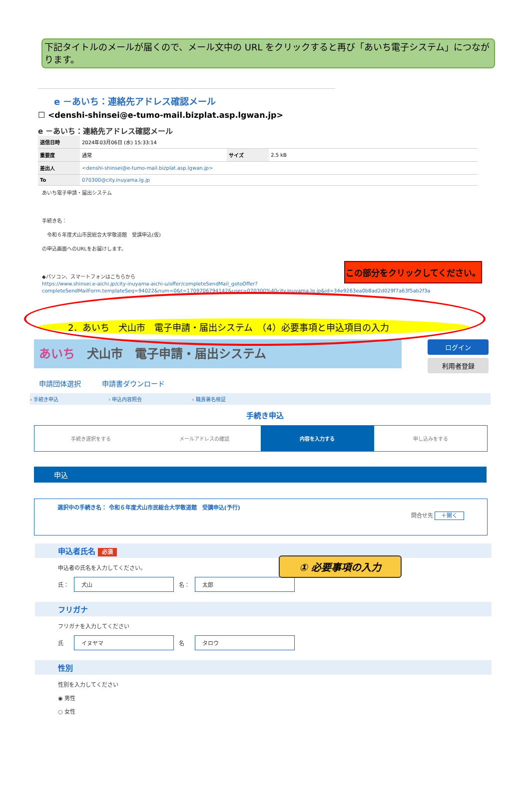下記タイトルのメールが届くので、メール文中の URL をクリックすると再び「あいち電子システム」につながります。
e －あいち：連絡先アドレス確認メール
☐ <denshi-shinsei@e-tumo-mail.bizplat.asp.lgwan.jp>
e －あいち：連絡先アドレス確認メール
| 送信日時 | 2024年03月06日 (水) 15:33:14 | | |
| 重要度 | 通常 | サイズ | 2.5 kB |
| 差出人 | <denshi-shinsei@e-tumo-mail.bizplat.asp.lgwan.jp> | | |
| To | 070300@city.inuyama.lg.jp | | |
あいち電子申請・届出システム
手続き名：
　令和６年度犬山市民総合大学敬道館　受講申込(仮)
の申込画面へのURLをお届けします。
◆パソコン、スマートフォンはこちらから
https://www.shinsei.e-aichi.jp/city-inuyama-aichi-u/offer/completeSendMail_gotoOffer?completeSendMailForm.templateSeq=94022&num=0&t=1709706794142&user=070300%40city.inuyama.lg.jp&id=34e9263ea0b8ad2d029f7a63f5ab2f3a
この部分をクリックしてください。
2．あいち　犬山市　電子申請・届出システム　（4）必要事項と申込項目の入力
あいち　犬山市　電子申請・届出システム
ログイン
利用者登録
申請団体選択　　　申請書ダウンロード
› 手続き申込 › 申込内容照会 › 職責署名検証
手続き申込
手続き選択をする メールアドレスの確認 内容を入力する 申し込みをする
申込
選択中の手続き名： 令和６年度犬山市民総合大学敬道館　受講申込(予行)
問合せ先 ＋開く
① 必要事項の入力
申込者氏名 必須
申込者の氏名を入力してください。
氏： 犬山 名： 太郎
フリガナ
フリガナを入力してください
氏　イヌヤマ 名　タロウ
性別
性別を入力してください
◉ 男性
○ 女性